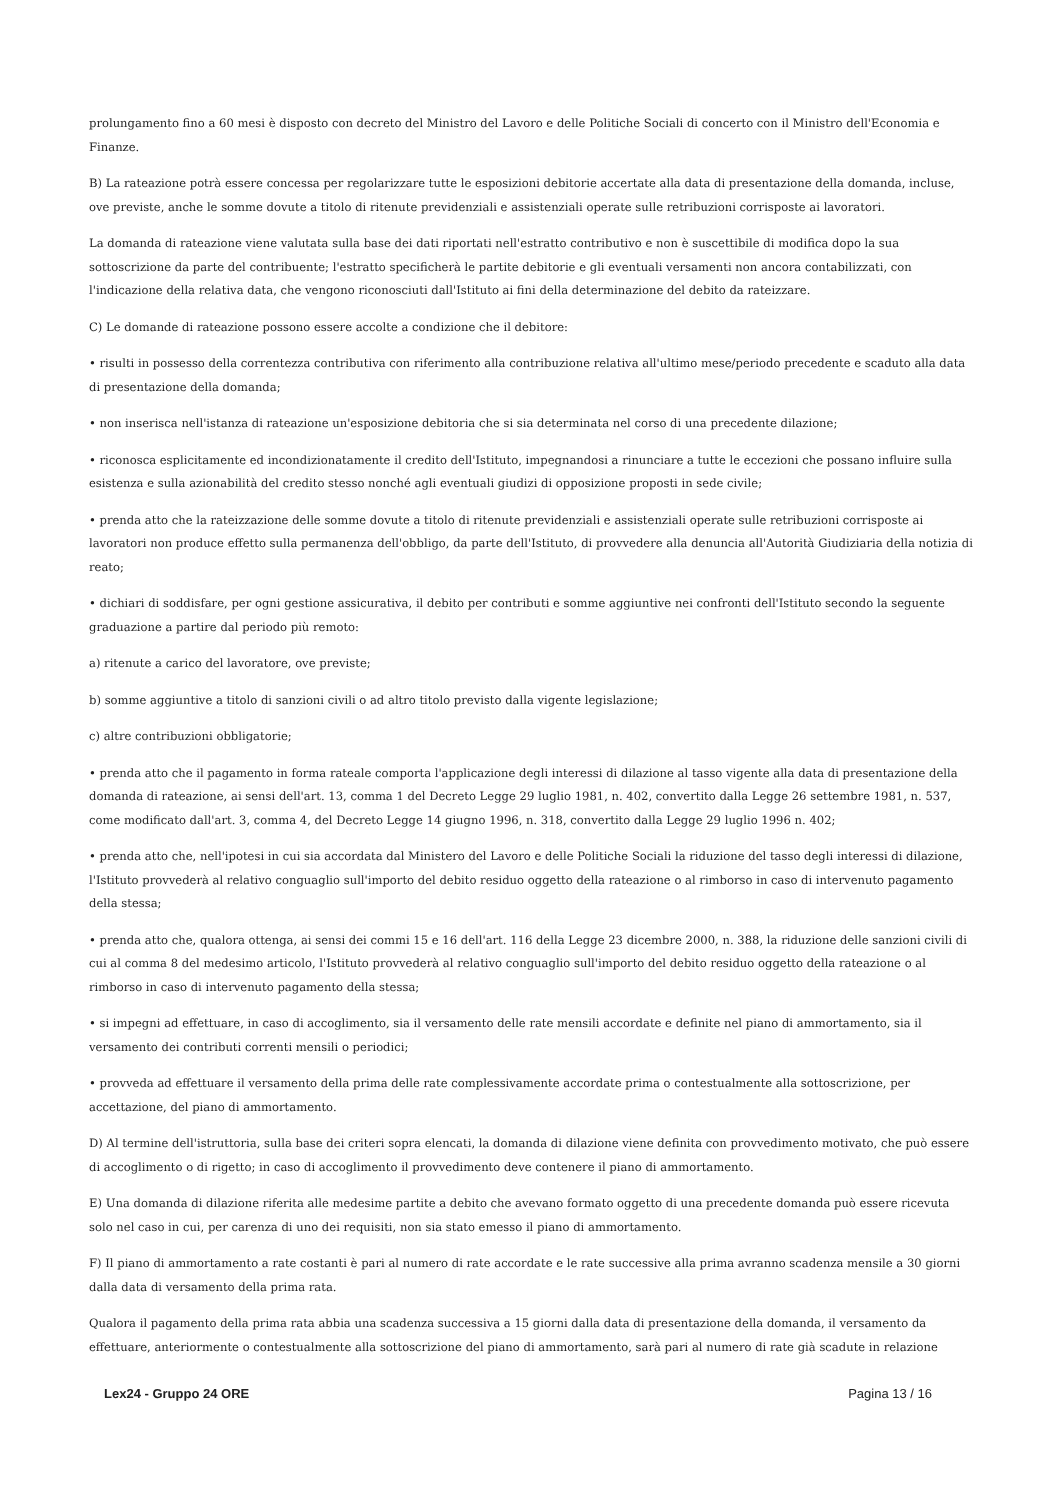prolungamento fino a 60 mesi è disposto con decreto del Ministro del Lavoro e delle Politiche Sociali di concerto con il Ministro dell'Economia e Finanze.
B) La rateazione potrà essere concessa per regolarizzare tutte le esposizioni debitorie accertate alla data di presentazione della domanda, incluse, ove previste, anche le somme dovute a titolo di ritenute previdenziali e assistenziali operate sulle retribuzioni corrisposte ai lavoratori.
La domanda di rateazione viene valutata sulla base dei dati riportati nell'estratto contributivo e non è suscettibile di modifica dopo la sua sottoscrizione da parte del contribuente; l'estratto specificherà le partite debitorie e gli eventuali versamenti non ancora contabilizzati, con l'indicazione della relativa data, che vengono riconosciuti dall'Istituto ai fini della determinazione del debito da rateizzare.
C) Le domande di rateazione possono essere accolte a condizione che il debitore:
• risulti in possesso della correntezza contributiva con riferimento alla contribuzione relativa all'ultimo mese/periodo precedente e scaduto alla data di presentazione della domanda;
• non inserisca nell'istanza di rateazione un'esposizione debitoria che si sia determinata nel corso di una precedente dilazione;
• riconosca esplicitamente ed incondizionatamente il credito dell'Istituto, impegnandosi a rinunciare a tutte le eccezioni che possano influire sulla esistenza e sulla azionabilità del credito stesso nonché agli eventuali giudizi di opposizione proposti in sede civile;
• prenda atto che la rateizzazione delle somme dovute a titolo di ritenute previdenziali e assistenziali operate sulle retribuzioni corrisposte ai lavoratori non produce effetto sulla permanenza dell'obbligo, da parte dell'Istituto, di provvedere alla denuncia all'Autorità Giudiziaria della notizia di reato;
• dichiari di soddisfare, per ogni gestione assicurativa, il debito per contributi e somme aggiuntive nei confronti dell'Istituto secondo la seguente graduazione a partire dal periodo più remoto:
a) ritenute a carico del lavoratore, ove previste;
b) somme aggiuntive a titolo di sanzioni civili o ad altro titolo previsto dalla vigente legislazione;
c) altre contribuzioni obbligatorie;
• prenda atto che il pagamento in forma rateale comporta l'applicazione degli interessi di dilazione al tasso vigente alla data di presentazione della domanda di rateazione, ai sensi dell'art. 13, comma 1 del Decreto Legge 29 luglio 1981, n. 402, convertito dalla Legge 26 settembre 1981, n. 537, come modificato dall'art. 3, comma 4, del Decreto Legge 14 giugno 1996, n. 318, convertito dalla Legge 29 luglio 1996 n. 402;
• prenda atto che, nell'ipotesi in cui sia accordata dal Ministero del Lavoro e delle Politiche Sociali la riduzione del tasso degli interessi di dilazione, l'Istituto provvederà al relativo conguaglio sull'importo del debito residuo oggetto della rateazione o al rimborso in caso di intervenuto pagamento della stessa;
• prenda atto che, qualora ottenga, ai sensi dei commi 15 e 16 dell'art. 116 della Legge 23 dicembre 2000, n. 388, la riduzione delle sanzioni civili di cui al comma 8 del medesimo articolo, l'Istituto provvederà al relativo conguaglio sull'importo del debito residuo oggetto della rateazione o al rimborso in caso di intervenuto pagamento della stessa;
• si impegni ad effettuare, in caso di accoglimento, sia il versamento delle rate mensili accordate e definite nel piano di ammortamento, sia il versamento dei contributi correnti mensili o periodici;
• provveda ad effettuare il versamento della prima delle rate complessivamente accordate prima o contestualmente alla sottoscrizione, per accettazione, del piano di ammortamento.
D) Al termine dell'istruttoria, sulla base dei criteri sopra elencati, la domanda di dilazione viene definita con provvedimento motivato, che può essere di accoglimento o di rigetto; in caso di accoglimento il provvedimento deve contenere il piano di ammortamento.
E) Una domanda di dilazione riferita alle medesime partite a debito che avevano formato oggetto di una precedente domanda può essere ricevuta solo nel caso in cui, per carenza di uno dei requisiti, non sia stato emesso il piano di ammortamento.
F) Il piano di ammortamento a rate costanti è pari al numero di rate accordate e le rate successive alla prima avranno scadenza mensile a 30 giorni dalla data di versamento della prima rata.
Qualora il pagamento della prima rata abbia una scadenza successiva a 15 giorni dalla data di presentazione della domanda, il versamento da effettuare, anteriormente o contestualmente alla sottoscrizione del piano di ammortamento, sarà pari al numero di rate già scadute in relazione
Lex24 - Gruppo 24 ORE Pagina 13 / 16